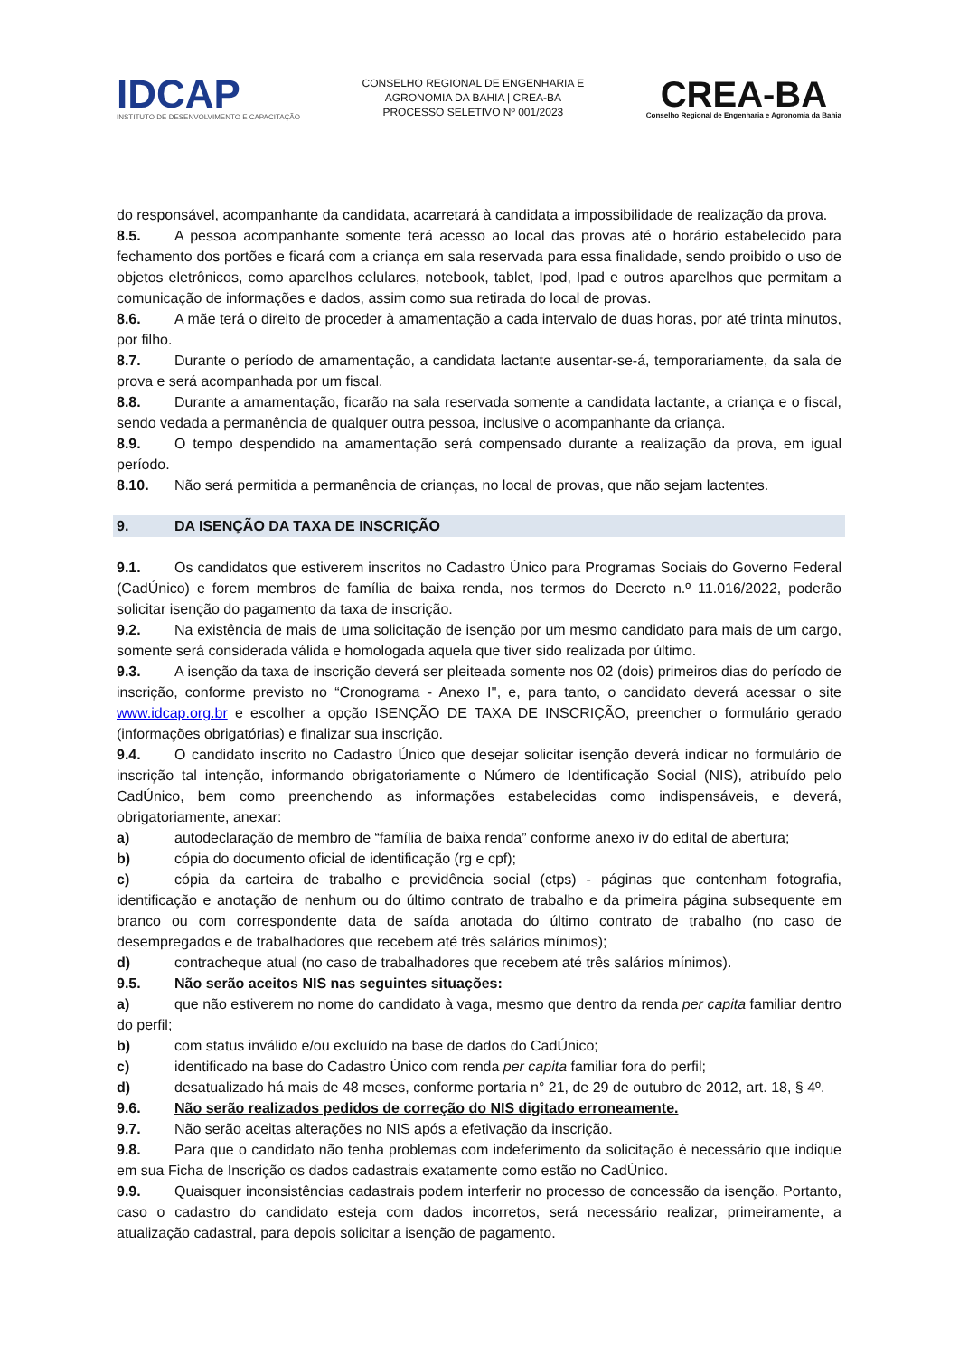IDCAP
INSTITUTO DE DESENVOLVIMENTO E CAPACITAÇÃO
CONSELHO REGIONAL DE ENGENHARIA E
AGRONOMIA DA BAHIA | CREA-BA
PROCESSO SELETIVO Nº 001/2023
CREA-BA
Conselho Regional de Engenharia e Agronomia da Bahia
do responsável, acompanhante da candidata, acarretará à candidata a impossibilidade de realização da prova.
8.5. A pessoa acompanhante somente terá acesso ao local das provas até o horário estabelecido para fechamento dos portões e ficará com a criança em sala reservada para essa finalidade, sendo proibido o uso de objetos eletrônicos, como aparelhos celulares, notebook, tablet, Ipod, Ipad e outros aparelhos que permitam a comunicação de informações e dados, assim como sua retirada do local de provas.
8.6. A mãe terá o direito de proceder à amamentação a cada intervalo de duas horas, por até trinta minutos, por filho.
8.7. Durante o período de amamentação, a candidata lactante ausentar-se-á, temporariamente, da sala de prova e será acompanhada por um fiscal.
8.8. Durante a amamentação, ficarão na sala reservada somente a candidata lactante, a criança e o fiscal, sendo vedada a permanência de qualquer outra pessoa, inclusive o acompanhante da criança.
8.9. O tempo despendido na amamentação será compensado durante a realização da prova, em igual período.
8.10. Não será permitida a permanência de crianças, no local de provas, que não sejam lactentes.
9. DA ISENÇÃO DA TAXA DE INSCRIÇÃO
9.1. Os candidatos que estiverem inscritos no Cadastro Único para Programas Sociais do Governo Federal (CadÚnico) e forem membros de família de baixa renda, nos termos do Decreto n.º 11.016/2022, poderão solicitar isenção do pagamento da taxa de inscrição.
9.2. Na existência de mais de uma solicitação de isenção por um mesmo candidato para mais de um cargo, somente será considerada válida e homologada aquela que tiver sido realizada por último.
9.3. A isenção da taxa de inscrição deverá ser pleiteada somente nos 02 (dois) primeiros dias do período de inscrição, conforme previsto no “Cronograma - Anexo I'', e, para tanto, o candidato deverá acessar o site www.idcap.org.br e escolher a opção ISENÇÃO DE TAXA DE INSCRIÇÃO, preencher o formulário gerado (informações obrigatórias) e finalizar sua inscrição.
9.4. O candidato inscrito no Cadastro Único que desejar solicitar isenção deverá indicar no formulário de inscrição tal intenção, informando obrigatoriamente o Número de Identificação Social (NIS), atribuído pelo CadÚnico, bem como preenchendo as informações estabelecidas como indispensáveis, e deverá, obrigatoriamente, anexar:
a) autodeclaração de membro de “família de baixa renda” conforme anexo iv do edital de abertura;
b) cópia do documento oficial de identificação (rg e cpf);
c) cópia da carteira de trabalho e previdência social (ctps) - páginas que contenham fotografia, identificação e anotação de nenhum ou do último contrato de trabalho e da primeira página subsequente em branco ou com correspondente data de saída anotada do último contrato de trabalho (no caso de desempregados e de trabalhadores que recebem até três salários mínimos);
d) contracheque atual (no caso de trabalhadores que recebem até três salários mínimos).
9.5. Não serão aceitos NIS nas seguintes situações:
a) que não estiverem no nome do candidato à vaga, mesmo que dentro da renda per capita familiar dentro do perfil;
b) com status inválido e/ou excluído na base de dados do CadÚnico;
c) identificado na base do Cadastro Único com renda per capita familiar fora do perfil;
d) desatualizado há mais de 48 meses, conforme portaria n° 21, de 29 de outubro de 2012, art. 18, § 4º.
9.6. Não serão realizados pedidos de correção do NIS digitado erroneamente.
9.7. Não serão aceitas alterações no NIS após a efetivação da inscrição.
9.8. Para que o candidato não tenha problemas com indeferimento da solicitação é necessário que indique em sua Ficha de Inscrição os dados cadastrais exatamente como estão no CadÚnico.
9.9. Quaisquer inconsistências cadastrais podem interferir no processo de concessão da isenção. Portanto, caso o cadastro do candidato esteja com dados incorretos, será necessário realizar, primeiramente, a atualização cadastral, para depois solicitar a isenção de pagamento.